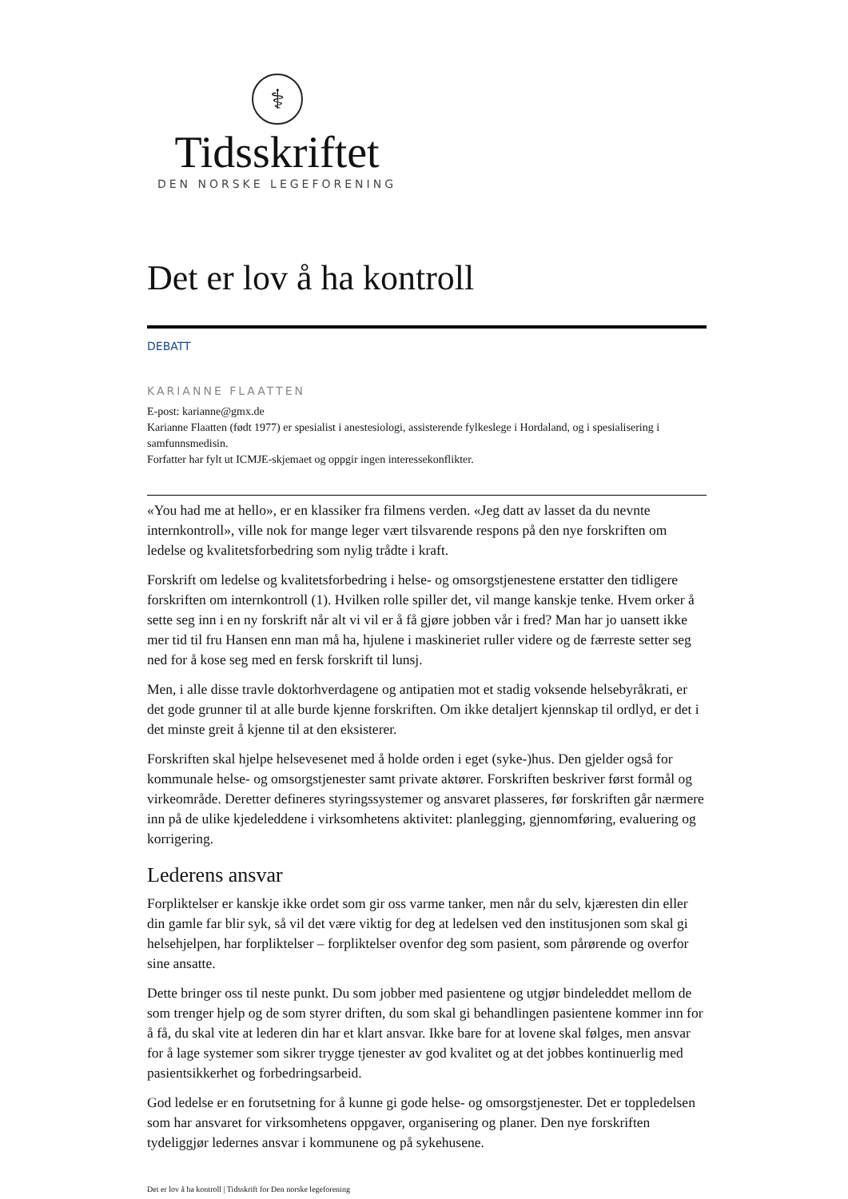⚕
Tidsskriftet
DEN NORSKE LEGEFORENING
Det er lov å ha kontroll
DEBATT
KARIANNE FLAATTEN
E-post: karianne@gmx.de
Karianne Flaatten (født 1977) er spesialist i anestesiologi, assisterende fylkeslege i Hordaland, og i spesialisering i samfunnsmedisin.
Forfatter har fylt ut ICMJE-skjemaet og oppgir ingen interessekonflikter.
«You had me at hello», er en klassiker fra filmens verden. «Jeg datt av lasset da du nevnte internkontroll», ville nok for mange leger vært tilsvarende respons på den nye forskriften om ledelse og kvalitetsforbedring som nylig trådte i kraft.
Forskrift om ledelse og kvalitetsforbedring i helse- og omsorgstjenestene erstatter den tidligere forskriften om internkontroll (1). Hvilken rolle spiller det, vil mange kanskje tenke. Hvem orker å sette seg inn i en ny forskrift når alt vi vil er å få gjøre jobben vår i fred? Man har jo uansett ikke mer tid til fru Hansen enn man må ha, hjulene i maskineriet ruller videre og de færreste setter seg ned for å kose seg med en fersk forskrift til lunsj.
Men, i alle disse travle doktorhverdagene og antipatien mot et stadig voksende helsebyråkrati, er det gode grunner til at alle burde kjenne forskriften. Om ikke detaljert kjennskap til ordlyd, er det i det minste greit å kjenne til at den eksisterer.
Forskriften skal hjelpe helsevesenet med å holde orden i eget (syke-)hus. Den gjelder også for kommunale helse- og omsorgstjenester samt private aktører. Forskriften beskriver først formål og virkeområde. Deretter defineres styringssystemer og ansvaret plasseres, før forskriften går nærmere inn på de ulike kjedeleddene i virksomhetens aktivitet: planlegging, gjennomføring, evaluering og korrigering.
Lederens ansvar
Forpliktelser er kanskje ikke ordet som gir oss varme tanker, men når du selv, kjæresten din eller din gamle far blir syk, så vil det være viktig for deg at ledelsen ved den institusjonen som skal gi helsehjelpen, har forpliktelser – forpliktelser ovenfor deg som pasient, som pårørende og overfor sine ansatte.
Dette bringer oss til neste punkt. Du som jobber med pasientene og utgjør bindeleddet mellom de som trenger hjelp og de som styrer driften, du som skal gi behandlingen pasientene kommer inn for å få, du skal vite at lederen din har et klart ansvar. Ikke bare for at lovene skal følges, men ansvar for å lage systemer som sikrer trygge tjenester av god kvalitet og at det jobbes kontinuerlig med pasientsikkerhet og forbedringsarbeid.
God ledelse er en forutsetning for å kunne gi gode helse- og omsorgstjenester. Det er toppledelsen som har ansvaret for virksomhetens oppgaver, organisering og planer. Den nye forskriften tydeliggjør ledernes ansvar i kommunene og på sykehusene.
Det er lov å ha kontroll | Tidsskrift for Den norske legeforening